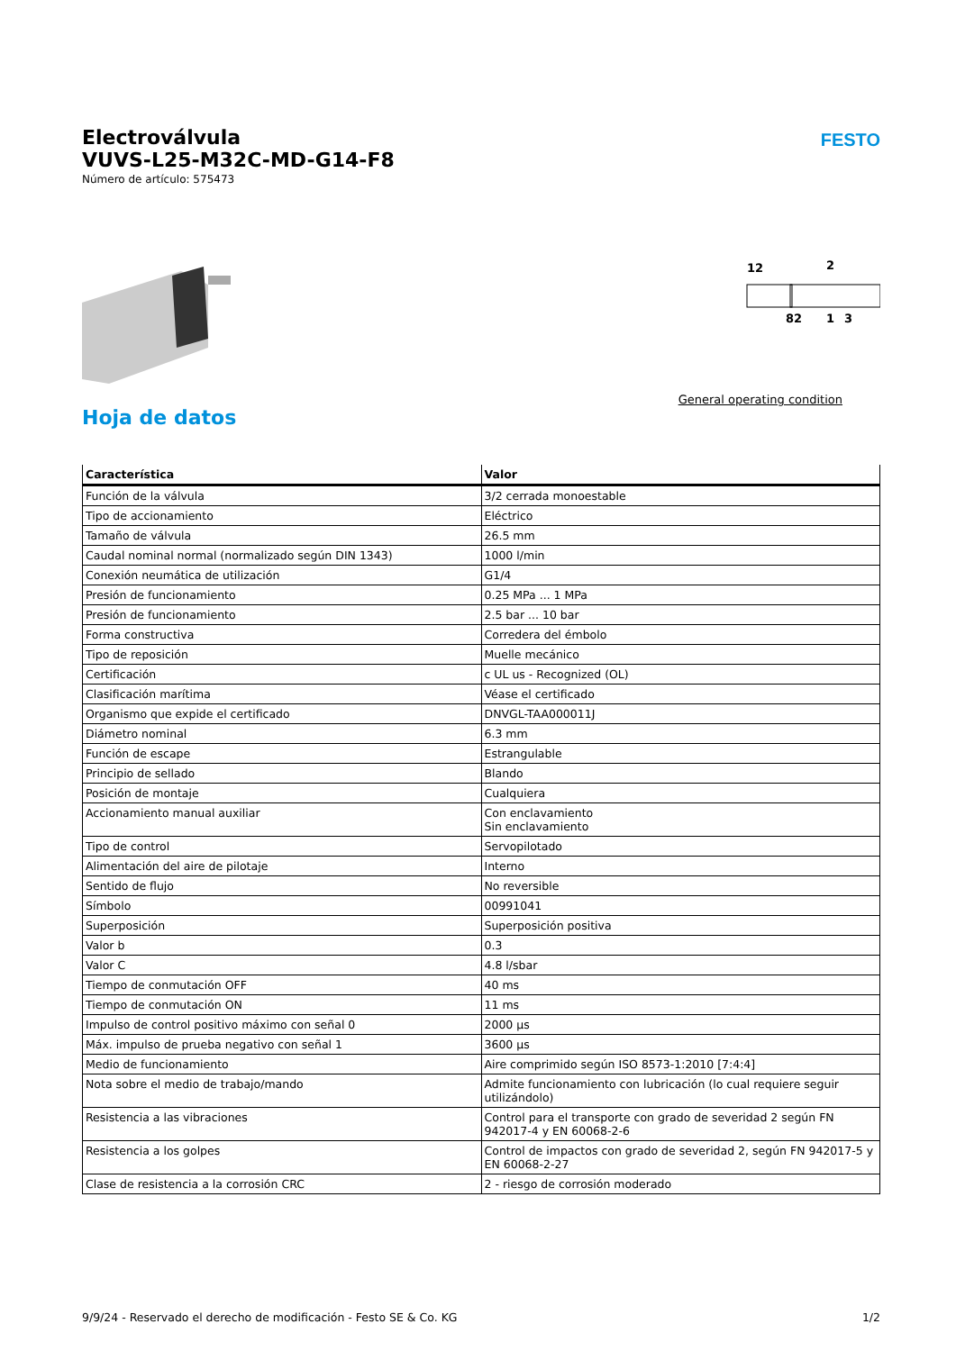FESTO
Electroválvula
VUVS-L25-M32C-MD-G14-F8
Número de artículo: 575473
12
2
82
1
3
General operating condition
Hoja de datos
| Característica | Valor |
| --- | --- |
| Función de la válvula | 3/2 cerrada monoestable |
| Tipo de accionamiento | Eléctrico |
| Tamaño de válvula | 26.5 mm |
| Caudal nominal normal (normalizado según DIN 1343) | 1000 l/min |
| Conexión neumática de utilización | G1/4 |
| Presión de funcionamiento | 0.25 MPa ... 1 MPa |
| Presión de funcionamiento | 2.5 bar ... 10 bar |
| Forma constructiva | Corredera del émbolo |
| Tipo de reposición | Muelle mecánico |
| Certificación | c UL us - Recognized (OL) |
| Clasificación marítima | Véase el certificado |
| Organismo que expide el certificado | DNVGL-TAA000011J |
| Diámetro nominal | 6.3 mm |
| Función de escape | Estrangulable |
| Principio de sellado | Blando |
| Posición de montaje | Cualquiera |
| Accionamiento manual auxiliar | Con enclavamiento Sin enclavamiento |
| Tipo de control | Servopilotado |
| Alimentación del aire de pilotaje | Interno |
| Sentido de flujo | No reversible |
| Símbolo | 00991041 |
| Superposición | Superposición positiva |
| Valor b | 0.3 |
| Valor C | 4.8 l/sbar |
| Tiempo de conmutación OFF | 40 ms |
| Tiempo de conmutación ON | 11 ms |
| Impulso de control positivo máximo con señal 0 | 2000 µs |
| Máx. impulso de prueba negativo con señal 1 | 3600 µs |
| Medio de funcionamiento | Aire comprimido según ISO 8573-1:2010 [7:4:4] |
| Nota sobre el medio de trabajo/mando | Admite funcionamiento con lubricación (lo cual requiere seguir utilizándolo) |
| Resistencia a las vibraciones | Control para el transporte con grado de severidad 2 según FN 942017-4 y EN 60068-2-6 |
| Resistencia a los golpes | Control de impactos con grado de severidad 2, según FN 942017-5 y EN 60068-2-27 |
| Clase de resistencia a la corrosión CRC | 2 - riesgo de corrosión moderado |
9/9/24 - Reservado el derecho de modificación - Festo SE & Co. KG 1/2